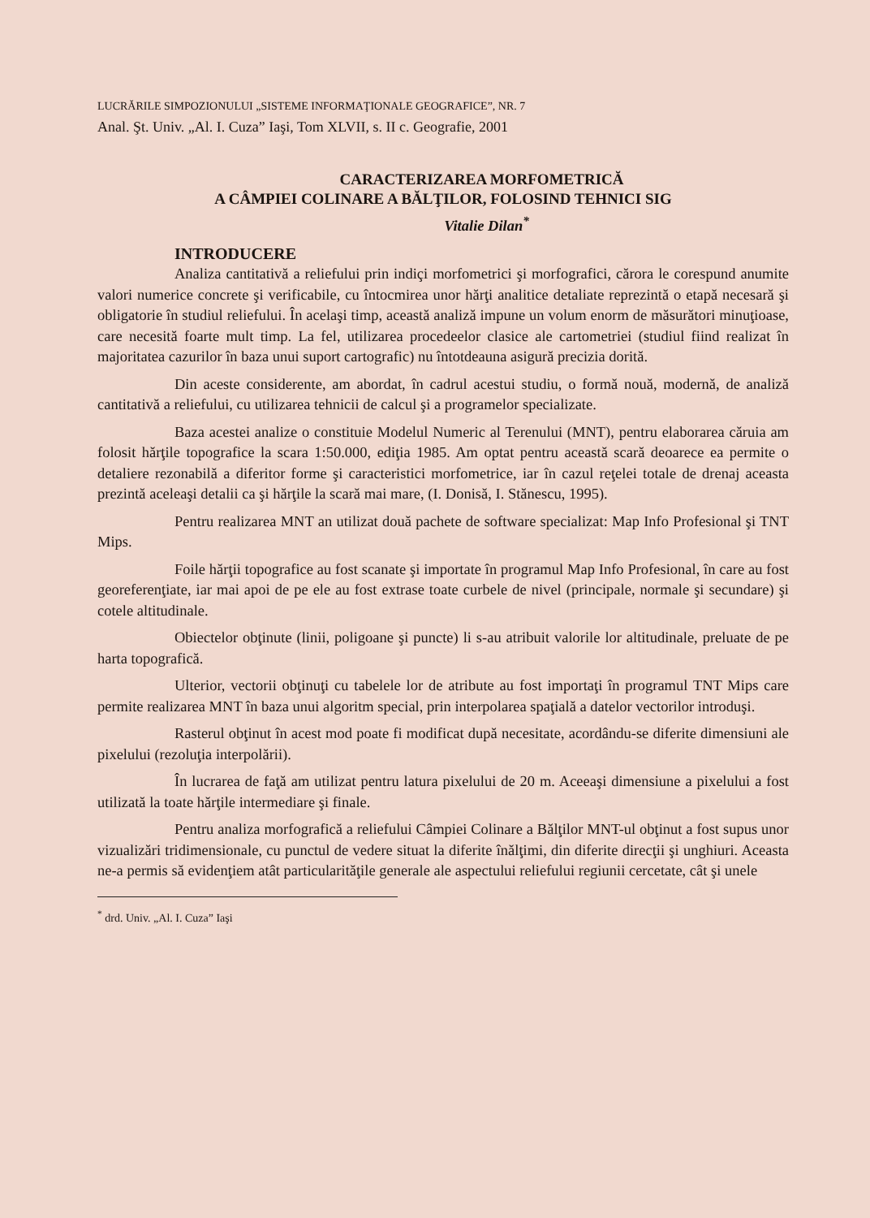LUCRĂRILE SIMPOZIONULUI „SISTEME INFORMAŢIONALE GEOGRAFICE”, NR. 7
Anal. Şt. Univ. „Al. I. Cuza” Iaşi, Tom XLVII, s. II c. Geografie, 2001
CARACTERIZAREA MORFOMETRICĂ
A CÂMPIEI COLINARE A BĂLŢILOR, FOLOSIND TEHNICI SIG
Vitalie Dilan<sup>*</sup>
INTRODUCERE
Analiza cantitativă a reliefului prin indiçi morfometrici şi morfografici, cărora le corespund anumite valori numerice concrete şi verificabile, cu întocmirea unor hărţi analitice detaliate reprezintă o etapă necesară şi obligatorie în studiul reliefului. În acelaşi timp, această analiză impune un volum enorm de măsurători minuţioase, care necesită foarte mult timp. La fel, utilizarea procedeelor clasice ale cartometriei (studiul fiind realizat în majoritatea cazurilor în baza unui suport cartografic) nu întotdeauna asigură precizia dorită.
Din aceste considerente, am abordat, în cadrul acestui studiu, o formă nouă, modernă, de analiză cantitativă a reliefului, cu utilizarea tehnicii de calcul şi a programelor specializate.
Baza acestei analize o constituie Modelul Numeric al Terenului (MNT), pentru elaborarea căruia am folosit hărţile topografice la scara 1:50.000, ediţia 1985. Am optat pentru această scară deoarece ea permite o detaliere rezonabilă a diferitor forme şi caracteristici morfometrice, iar în cazul reţelei totale de drenaj aceasta prezintă aceleaşi detalii ca şi hărţile la scară mai mare, (I. Donisă, I. Stănescu, 1995).
Pentru realizarea MNT an utilizat două pachete de software specializat: Map Info Profesional şi TNT Mips.
Foile hărţii topografice au fost scanate şi importate în programul Map Info Profesional, în care au fost georeferenţiate, iar mai apoi de pe ele au fost extrase toate curbele de nivel (principale, normale şi secundare) şi cotele altitudinale.
Obiectelor obţinute (linii, poligoane şi puncte) li s-au atribuit valorile lor altitudinale, preluate de pe harta topografică.
Ulterior, vectorii obţinuţi cu tabelele lor de atribute au fost importaţi în programul TNT Mips care permite realizarea MNT în baza unui algoritm special, prin interpolarea spaţială a datelor vectorilor introduşi.
Rasterul obţinut în acest mod poate fi modificat după necesitate, acordându-se diferite dimensiuni ale pixelului (rezoluţia interpolării).
În lucrarea de faţă am utilizat pentru latura pixelului de 20 m. Aceeaşi dimensiune a pixelului a fost utilizată la toate hărţile intermediare şi finale.
Pentru analiza morfografică a reliefului Câmpiei Colinare a Bălţilor MNT-ul obţinut a fost supus unor vizualizări tridimensionale, cu punctul de vedere situat la diferite înălţimi, din diferite direcţii şi unghiuri. Aceasta ne-a permis să evidenţiem atât particularităţile generale ale aspectului reliefului regiunii cercetate, cât şi unele
<sup>*</sup> drd. Univ. „Al. I. Cuza” Iaşi